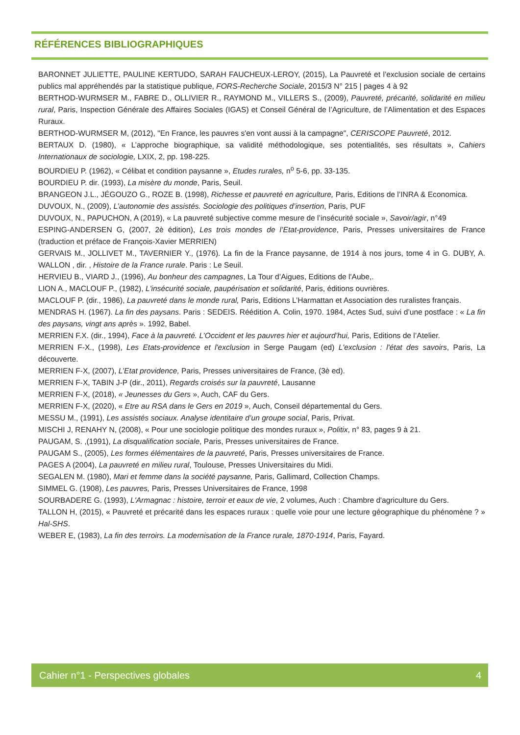RÉFÉRENCES BIBLIOGRAPHIQUES
BARONNET JULIETTE, PAULINE KERTUDO, SARAH FAUCHEUX-LEROY, (2015), La Pauvreté et l’exclusion sociale de certains publics mal appréhendés par la statistique publique, FORS-Recherche Sociale, 2015/3 N° 215 | pages 4 à 92
BERTHOD-WURMSER M., FABRE D., OLLIVIER R., RAYMOND M., VILLERS S., (2009), Pauvreté, précarité, solidarité en milieu rural, Paris, Inspection Générale des Affaires Sociales (IGAS) et Conseil Général de l’Agriculture, de l’Alimentation et des Espaces Ruraux.
BERTHOD-WURMSER M, (2012), "En France, les pauvres s'en vont aussi à la campagne", CERISCOPE Pauvreté, 2012.
BERTAUX D. (1980), « L’approche biographique, sa validité méthodologique, ses potentialités, ses résultats », Cahiers Internationaux de sociologie, LXIX, 2, pp. 198-225.
BOURDIEU P. (1962), « Célibat et condition paysanne », Etudes rurales, n<sup>o</sup> 5-6, pp. 33-135.
BOURDIEU P. dir. (1993), La misère du monde, Paris, Seuil.
BRANGEON J.L., JÉGOUZO G., ROZE B. (1998), Richesse et pauvreté en agriculture, Paris, Editions de l’INRA & Economica.
DUVOUX, N., (2009), L’autonomie des assistés. Sociologie des politiques d’insertion, Paris, PUF
DUVOUX, N., PAPUCHON, A (2019), « La pauvreté subjective comme mesure de l’insécurité sociale », Savoir/agir, n°49
ESPING-ANDERSEN G, (2007, 2è édition), Les trois mondes de l’Etat-providence, Paris, Presses universitaires de France (traduction et préface de François-Xavier MERRIEN)
GERVAIS M., JOLLIVET M., TAVERNIER Y., (1976). La fin de la France paysanne, de 1914 à nos jours, tome 4 in G. DUBY, A. WALLON , dir. , Histoire de la France rurale. Paris : Le Seuil.
HERVIEU B., VIARD J., (1996), Au bonheur des campagnes, La Tour d’Aigues, Editions de l'Aube,.
LION A., MACLOUF P., (1982), L'insécurité sociale, paupérisation et solidarité, Paris, éditions ouvrières.
MACLOUF P. (dir., 1986), La pauvreté dans le monde rural, Paris, Editions L’Harmattan et Association des ruralistes français.
MENDRAS H. (1967). La fin des paysans. Paris : SEDEIS. Réédition A. Colin, 1970. 1984, Actes Sud, suivi d’une postface : « La fin des paysans, vingt ans après ». 1992, Babel.
MERRIEN F.X. (dir., 1994), Face à la pauvreté. L’Occident et les pauvres hier et aujourd’hui, Paris, Editions de l’Atelier.
MERRIEN F-X., (1998), Les Etats-providence et l'exclusion in Serge Paugam (ed) L'exclusion : l'état des savoirs, Paris, La découverte.
MERRIEN F-X, (2007), L’Etat providence, Paris, Presses universitaires de France, (3è ed).
MERRIEN F-X, TABIN J-P (dir., 2011), Regards croisés sur la pauvreté, Lausanne
MERRIEN F-X, (2018), « Jeunesses du Gers », Auch, CAF du Gers.
MERRIEN F-X, (2020), « Etre au RSA dans le Gers en 2019 », Auch, Conseil départemental du Gers.
MESSU M., (1991), Les assistés sociaux. Analyse identitaire d’un groupe social, Paris, Privat.
MISCHI J, RENAHY N, (2008), « Pour une sociologie politique des mondes ruraux », Politix, n° 83, pages 9 à 21.
PAUGAM, S. ,(1991), La disqualification sociale, Paris, Presses universitaires de France.
PAUGAM S., (2005), Les formes élémentaires de la pauvreté, Paris, Presses universitaires de France.
PAGES A (2004), La pauvreté en milieu rural, Toulouse, Presses Universitaires du Midi.
SEGALEN M. (1980), Mari et femme dans la société paysanne, Paris, Gallimard, Collection Champs.
SIMMEL G. (1908), Les pauvres, Paris, Presses Universitaires de France, 1998
SOURBADERE G. (1993), L'Armagnac : histoire, terroir et eaux de vie, 2 volumes, Auch : Chambre d'agriculture du Gers.
TALLON H, (2015), « Pauvreté et précarité dans les espaces ruraux : quelle voie pour une lecture géographique du phénomène ? » Hal-SHS.
WEBER E, (1983), La fin des terroirs. La modernisation de la France rurale, 1870-1914, Paris, Fayard.
Cahier n°1 - Perspectives globales 4